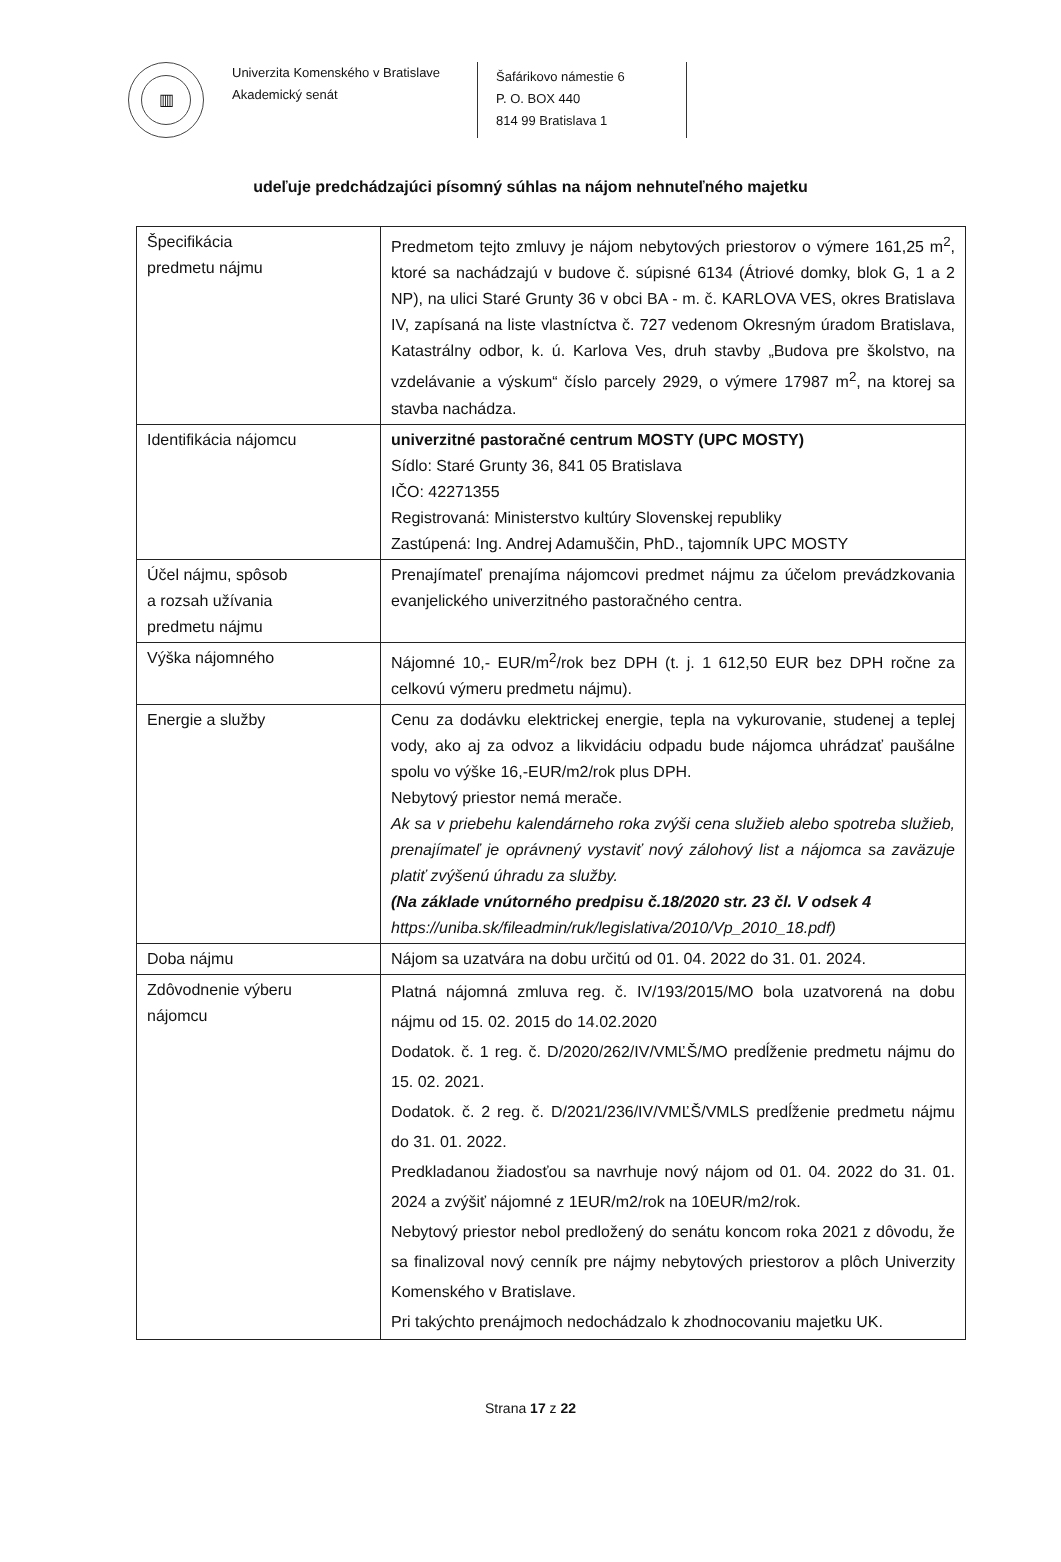▥
Univerzita Komenského v Bratislave
Akademický senát
Šafárikovo námestie 6
P. O. BOX 440
814 99 Bratislava 1
udeľuje predchádzajúci písomný súhlas na nájom nehnuteľného majetku
| Špecifikácia predmetu nájmu | Predmetom tejto zmluvy je nájom nebytových priestorov o výmere 161,25 m<sup>2</sup>, ktoré sa nachádzajú v budove č. súpisné 6134 (Átriové domky, blok G, 1 a 2 NP), na ulici Staré Grunty 36 v obci BA - m. č. KARLOVA VES, okres Bratislava IV, zapísaná na liste vlastníctva č. 727 vedenom Okresným úradom Bratislava, Katastrálny odbor, k. ú. Karlova Ves, druh stavby „Budova pre školstvo, na vzdelávanie a výskum“ číslo parcely 2929, o výmere 17987 m<sup>2</sup>, na ktorej sa stavba nachádza. |
| Identifikácia nájomcu | univerzitné pastoračné centrum MOSTY (UPC MOSTY) Sídlo: Staré Grunty 36, 841 05 Bratislava IČO: 42271355 Registrovaná: Ministerstvo kultúry Slovenskej republiky Zastúpená: Ing. Andrej Adamuščin, PhD., tajomník UPC MOSTY |
| Účel nájmu, spôsob a rozsah užívania predmetu nájmu | Prenajímateľ prenajíma nájomcovi predmet nájmu za účelom prevádzkovania evanjelického univerzitného pastoračného centra. |
| Výška nájomného | Nájomné 10,- EUR/m<sup>2</sup>/rok bez DPH (t. j. 1 612,50 EUR bez DPH ročne za celkovú výmeru predmetu nájmu). |
| Energie a služby | Cenu za dodávku elektrickej energie, tepla na vykurovanie, studenej a teplej vody, ako aj za odvoz a likvidáciu odpadu bude nájomca uhrádzať paušálne spolu vo výške 16,-EUR/m2/rok plus DPH. Nebytový priestor nemá merače. Ak sa v priebehu kalendárneho roka zvýši cena služieb alebo spotreba služieb, prenajímateľ je oprávnený vystaviť nový zálohový list a nájomca sa zaväzuje platiť zvýšenú úhradu za služby. (Na základe vnútorného predpisu č.18/2020 str. 23 čl. V odsek 4 https://uniba.sk/fileadmin/ruk/legislativa/2010/Vp_2010_18.pdf) |
| Doba nájmu | Nájom sa uzatvára na dobu určitú od 01. 04. 2022 do 31. 01. 2024. |
| Zdôvodnenie výberu nájomcu | Platná nájomná zmluva reg. č. IV/193/2015/MO bola uzatvorená na dobu nájmu od 15. 02. 2015 do 14.02.2020 Dodatok. č. 1 reg. č. D/2020/262/IV/VMĽŠ/MO predĺženie predmetu nájmu do 15. 02. 2021. Dodatok. č. 2 reg. č. D/2021/236/IV/VMĽŠ/VMLS predĺženie predmetu nájmu do 31. 01. 2022. Predkladanou žiadosťou sa navrhuje nový nájom od 01. 04. 2022 do 31. 01. 2024 a zvýšiť nájomné z 1EUR/m2/rok na 10EUR/m2/rok. Nebytový priestor nebol predložený do senátu koncom roka 2021 z dôvodu, že sa finalizoval nový cenník pre nájmy nebytových priestorov a plôch Univerzity Komenského v Bratislave. Pri takýchto prenájmoch nedochádzalo k zhodnocovaniu majetku UK. |
Strana 17 z 22